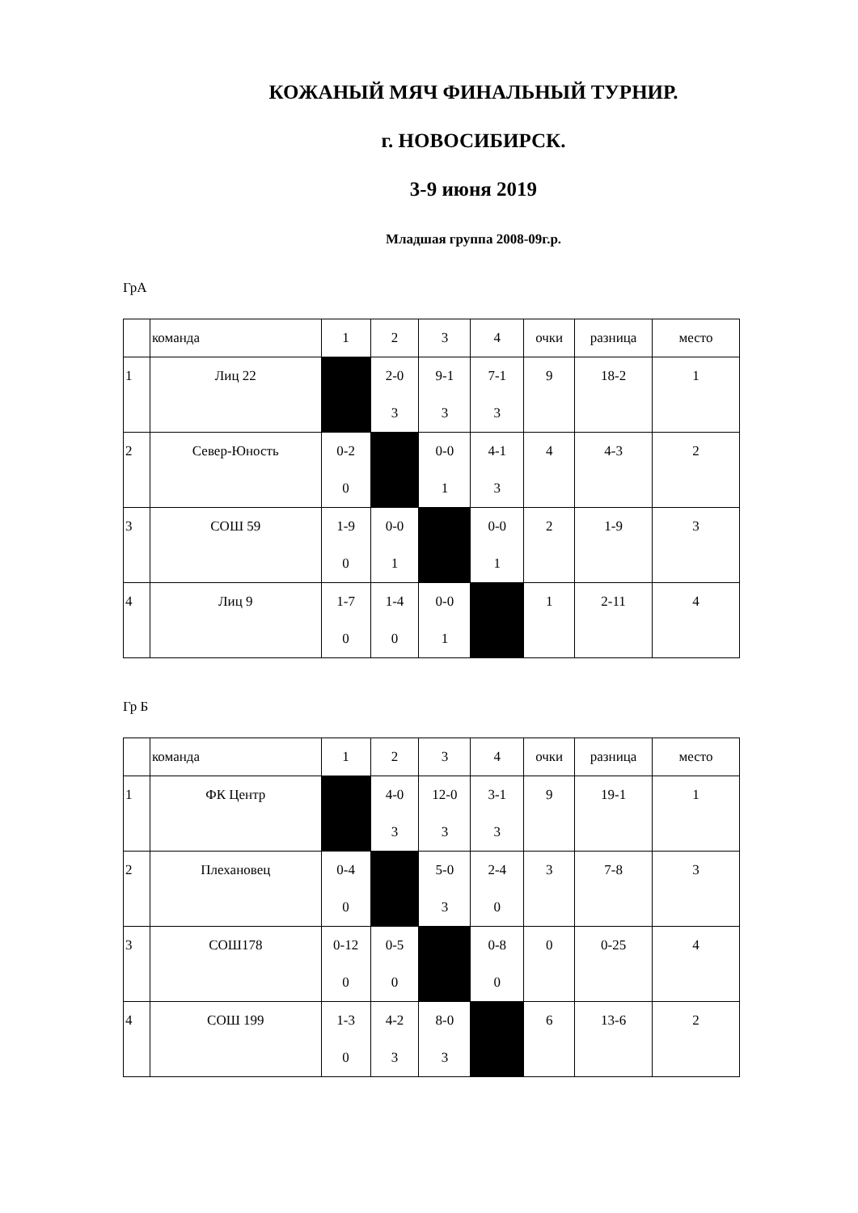КОЖАНЫЙ МЯЧ ФИНАЛЬНЫЙ ТУРНИР.
г. НОВОСИБИРСК.
3-9 июня 2019
Младшая группа 2008-09г.р.
ГрА
| | команда | 1 | 2 | 3 | 4 | очки | разница | место |
| 1 | Лиц 22 | | 2-0 3 | 9-1 3 | 7-1 3 | 9 | 18-2 | 1 |
| 2 | Север-Юность | 0-2 0 | | 0-0 1 | 4-1 3 | 4 | 4-3 | 2 |
| 3 | СОШ 59 | 1-9 0 | 0-0 1 | | 0-0 1 | 2 | 1-9 | 3 |
| 4 | Лиц 9 | 1-7 0 | 1-4 0 | 0-0 1 | | 1 | 2-11 | 4 |
Гр Б
| | команда | 1 | 2 | 3 | 4 | очки | разница | место |
| 1 | ФК Центр | | 4-0 3 | 12-0 3 | 3-1 3 | 9 | 19-1 | 1 |
| 2 | Плехановец | 0-4 0 | | 5-0 3 | 2-4 0 | 3 | 7-8 | 3 |
| 3 | СОШ178 | 0-12 0 | 0-5 0 | | 0-8 0 | 0 | 0-25 | 4 |
| 4 | СОШ 199 | 1-3 0 | 4-2 3 | 8-0 3 | | 6 | 13-6 | 2 |